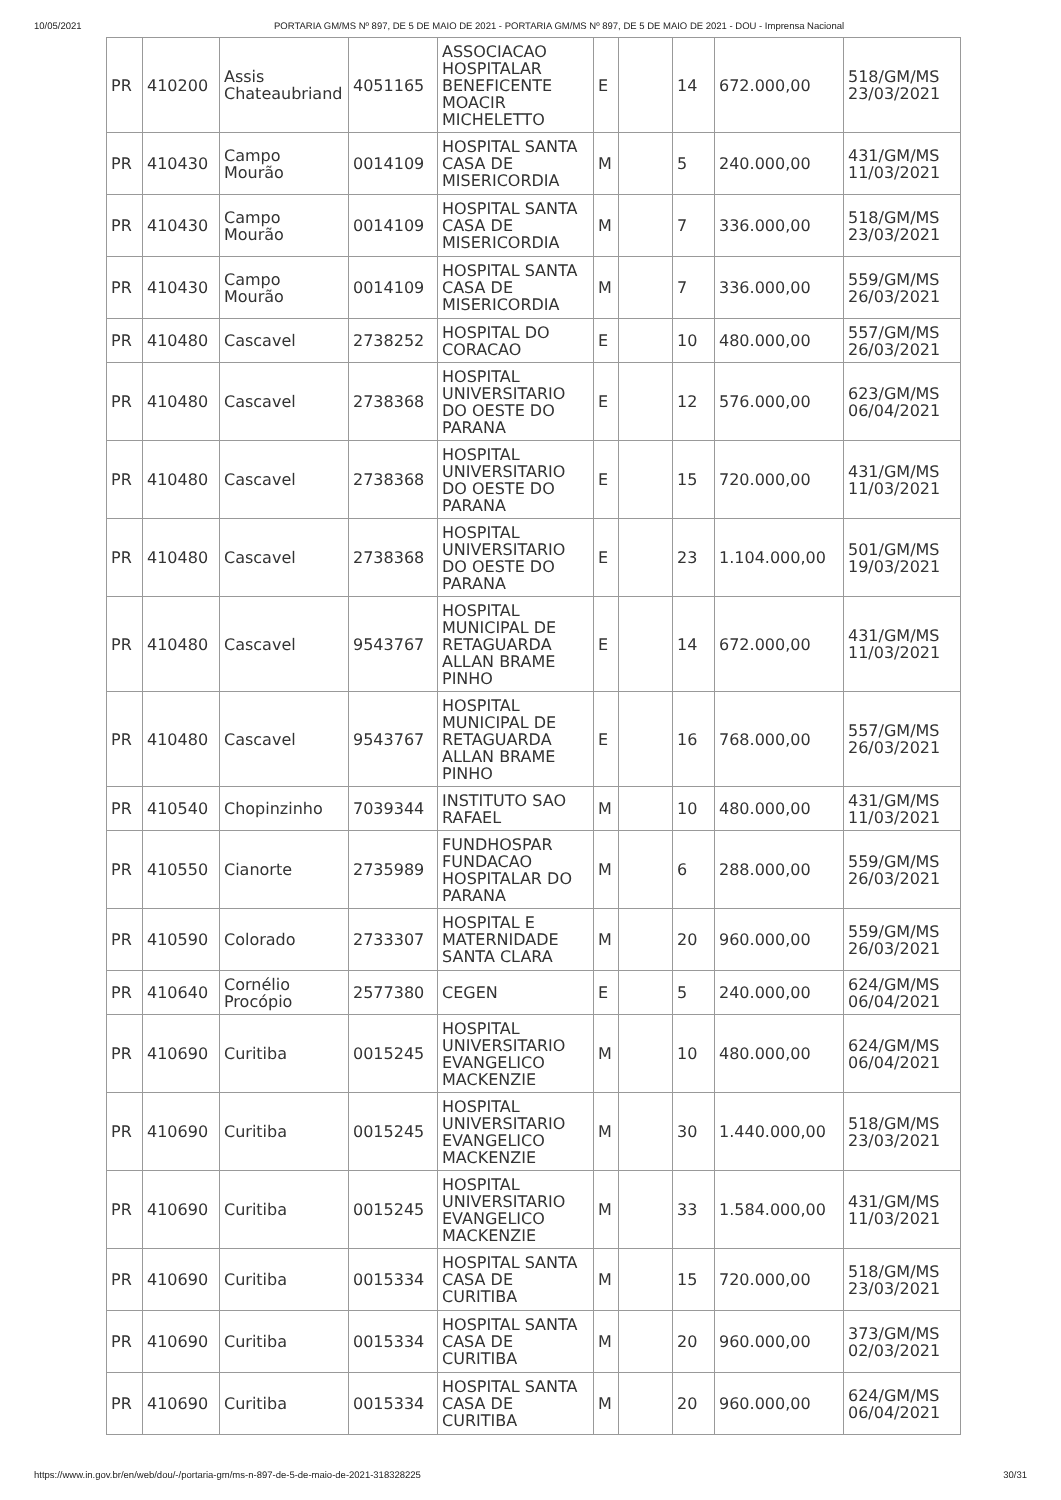10/05/2021 PORTARIA GM/MS Nº 897, DE 5 DE MAIO DE 2021 - PORTARIA GM/MS Nº 897, DE 5 DE MAIO DE 2021 - DOU - Imprensa Nacional
| PR | 410200 | Assis Chateaubriand | 4051165 | ASSOCIACAO HOSPITALAR BENEFICENTE MOACIR MICHELETTO | E | | 14 | 672.000,00 | 518/GM/MS 23/03/2021 |
| PR | 410430 | Campo Mourão | 0014109 | HOSPITAL SANTA CASA DE MISERICORDIA | M | | 5 | 240.000,00 | 431/GM/MS 11/03/2021 |
| PR | 410430 | Campo Mourão | 0014109 | HOSPITAL SANTA CASA DE MISERICORDIA | M | | 7 | 336.000,00 | 518/GM/MS 23/03/2021 |
| PR | 410430 | Campo Mourão | 0014109 | HOSPITAL SANTA CASA DE MISERICORDIA | M | | 7 | 336.000,00 | 559/GM/MS 26/03/2021 |
| PR | 410480 | Cascavel | 2738252 | HOSPITAL DO CORACAO | E | | 10 | 480.000,00 | 557/GM/MS 26/03/2021 |
| PR | 410480 | Cascavel | 2738368 | HOSPITAL UNIVERSITARIO DO OESTE DO PARANA | E | | 12 | 576.000,00 | 623/GM/MS 06/04/2021 |
| PR | 410480 | Cascavel | 2738368 | HOSPITAL UNIVERSITARIO DO OESTE DO PARANA | E | | 15 | 720.000,00 | 431/GM/MS 11/03/2021 |
| PR | 410480 | Cascavel | 2738368 | HOSPITAL UNIVERSITARIO DO OESTE DO PARANA | E | | 23 | 1.104.000,00 | 501/GM/MS 19/03/2021 |
| PR | 410480 | Cascavel | 9543767 | HOSPITAL MUNICIPAL DE RETAGUARDA ALLAN BRAME PINHO | E | | 14 | 672.000,00 | 431/GM/MS 11/03/2021 |
| PR | 410480 | Cascavel | 9543767 | HOSPITAL MUNICIPAL DE RETAGUARDA ALLAN BRAME PINHO | E | | 16 | 768.000,00 | 557/GM/MS 26/03/2021 |
| PR | 410540 | Chopinzinho | 7039344 | INSTITUTO SAO RAFAEL | M | | 10 | 480.000,00 | 431/GM/MS 11/03/2021 |
| PR | 410550 | Cianorte | 2735989 | FUNDHOSPAR FUNDACAO HOSPITALAR DO PARANA | M | | 6 | 288.000,00 | 559/GM/MS 26/03/2021 |
| PR | 410590 | Colorado | 2733307 | HOSPITAL E MATERNIDADE SANTA CLARA | M | | 20 | 960.000,00 | 559/GM/MS 26/03/2021 |
| PR | 410640 | Cornélio Procópio | 2577380 | CEGEN | E | | 5 | 240.000,00 | 624/GM/MS 06/04/2021 |
| PR | 410690 | Curitiba | 0015245 | HOSPITAL UNIVERSITARIO EVANGELICO MACKENZIE | M | | 10 | 480.000,00 | 624/GM/MS 06/04/2021 |
| PR | 410690 | Curitiba | 0015245 | HOSPITAL UNIVERSITARIO EVANGELICO MACKENZIE | M | | 30 | 1.440.000,00 | 518/GM/MS 23/03/2021 |
| PR | 410690 | Curitiba | 0015245 | HOSPITAL UNIVERSITARIO EVANGELICO MACKENZIE | M | | 33 | 1.584.000,00 | 431/GM/MS 11/03/2021 |
| PR | 410690 | Curitiba | 0015334 | HOSPITAL SANTA CASA DE CURITIBA | M | | 15 | 720.000,00 | 518/GM/MS 23/03/2021 |
| PR | 410690 | Curitiba | 0015334 | HOSPITAL SANTA CASA DE CURITIBA | M | | 20 | 960.000,00 | 373/GM/MS 02/03/2021 |
| PR | 410690 | Curitiba | 0015334 | HOSPITAL SANTA CASA DE CURITIBA | M | | 20 | 960.000,00 | 624/GM/MS 06/04/2021 |
https://www.in.gov.br/en/web/dou/-/portaria-gm/ms-n-897-de-5-de-maio-de-2021-318328225 30/31